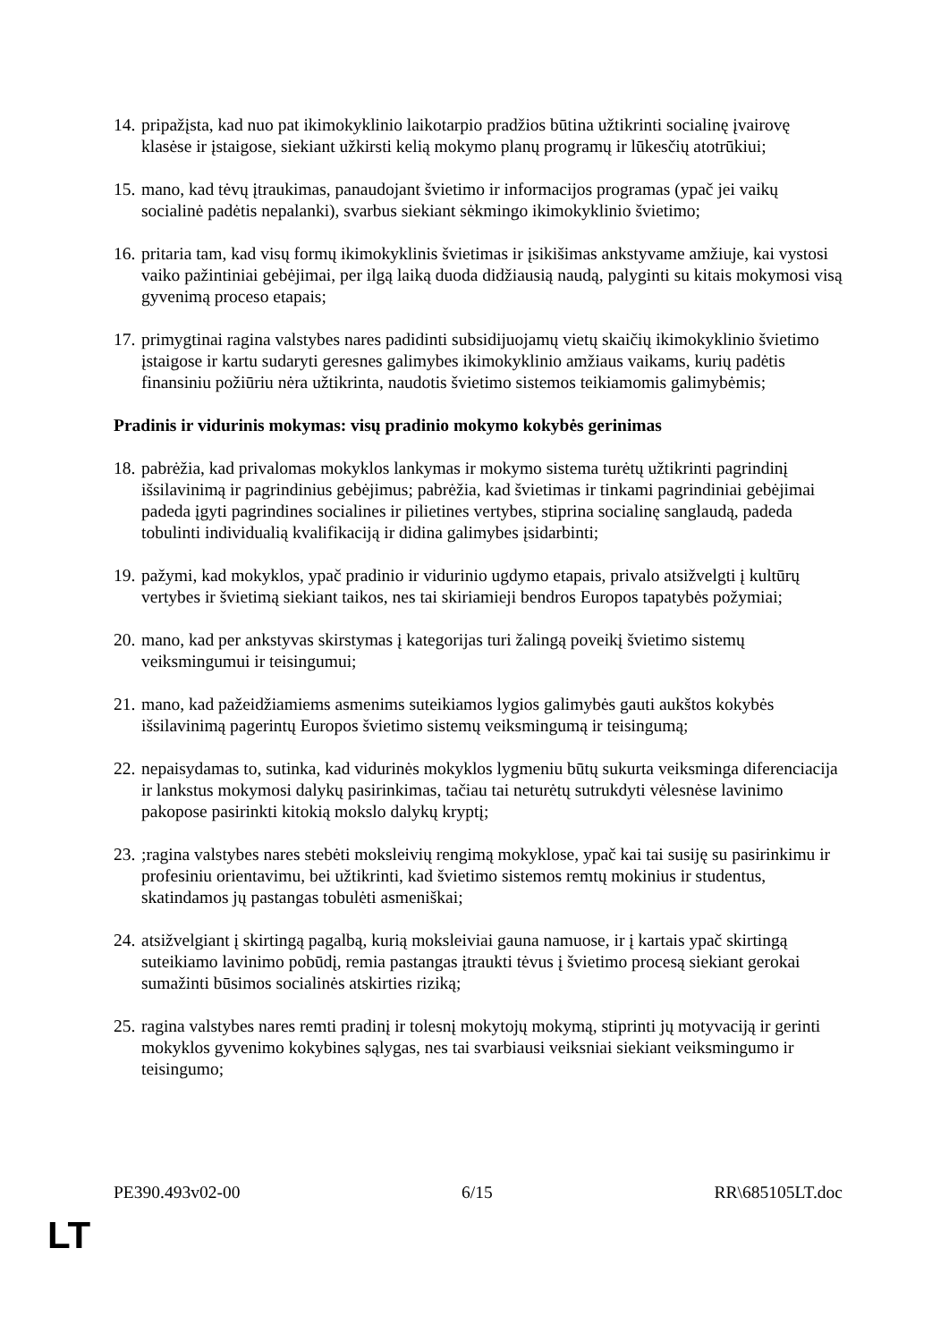14. pripažįsta, kad nuo pat ikimokyklinio laikotarpio pradžios būtina užtikrinti socialinę įvairovę klasėse ir įstaigose, siekiant užkirsti kelią mokymo planų programų ir lūkesčių atotrūkiui;
15. mano, kad tėvų įtraukimas, panaudojant švietimo ir informacijos programas (ypač jei vaikų socialinė padėtis nepalanki), svarbus siekiant sėkmingo ikimokyklinio švietimo;
16. pritaria tam, kad visų formų ikimokyklinis švietimas ir įsikišimas ankstyvame amžiuje, kai vystosi vaiko pažintiniai gebėjimai, per ilgą laiką duoda didžiausią naudą, palyginti su kitais mokymosi visą gyvenimą proceso etapais;
17. primygtinai ragina valstybes nares padidinti subsidijuojamų vietų skaičių ikimokyklinio švietimo įstaigose ir kartu sudaryti geresnes galimybes ikimokyklinio amžiaus vaikams, kurių padėtis finansiniu požiūriu nėra užtikrinta, naudotis švietimo sistemos teikiamomis galimybėmis;
Pradinis ir vidurinis mokymas: visų pradinio mokymo kokybės gerinimas
18. pabrėžia, kad privalomas mokyklos lankymas ir mokymo sistema turėtų užtikrinti pagrindinį išsilavinimą ir pagrindinius gebėjimus; pabrėžia, kad švietimas ir tinkami pagrindiniai gebėjimai padeda įgyti pagrindines socialines ir pilietines vertybes, stiprina socialinę sanglaudą, padeda tobulinti individualią kvalifikaciją ir didina galimybes įsidarbinti;
19. pažymi, kad mokyklos, ypač pradinio ir vidurinio ugdymo etapais, privalo atsižvelgti į kultūrų vertybes ir švietimą siekiant taikos, nes tai skiriamieji bendros Europos tapatybės požymiai;
20. mano, kad per ankstyvas skirstymas į kategorijas turi žalingą poveikį švietimo sistemų veiksmingumui ir teisingumui;
21. mano, kad pažeidžiamiems asmenims suteikiamos lygios galimybės gauti aukštos kokybės išsilavinimą pagerintų Europos švietimo sistemų veiksmingumą ir teisingumą;
22. nepaisydamas to, sutinka, kad vidurinės mokyklos lygmeniu būtų sukurta veiksminga diferenciacija ir lankstus mokymosi dalykų pasirinkimas, tačiau tai neturėtų sutrukdyti vėlesnėse lavinimo pakopose pasirinkti kitokią mokslo dalykų kryptį;
23.;ragina valstybes nares stebėti moksleivių rengimą mokyklose, ypač kai tai susiję su pasirinkimu ir profesiniu orientavimu, bei užtikrinti, kad švietimo sistemos remtų mokinius ir studentus, skatindamos jų pastangas tobulėti asmeniškai;
24. atsižvelgiant į skirtingą pagalbą, kurią moksleiviai gauna namuose, ir į kartais ypač skirtingą suteikiamo lavinimo pobūdį, remia pastangas įtraukti tėvus į švietimo procesą siekiant gerokai sumažinti būsimos socialinės atskirties riziką;
25. ragina valstybes nares remti pradinį ir tolesnį mokytojų mokymą, stiprinti jų motyvaciją ir gerinti mokyklos gyvenimo kokybines sąlygas, nes tai svarbiausi veiksniai siekiant veiksmingumo ir teisingumo;
PE390.493v02-00 6/15 RR\685105LT.doc
LT